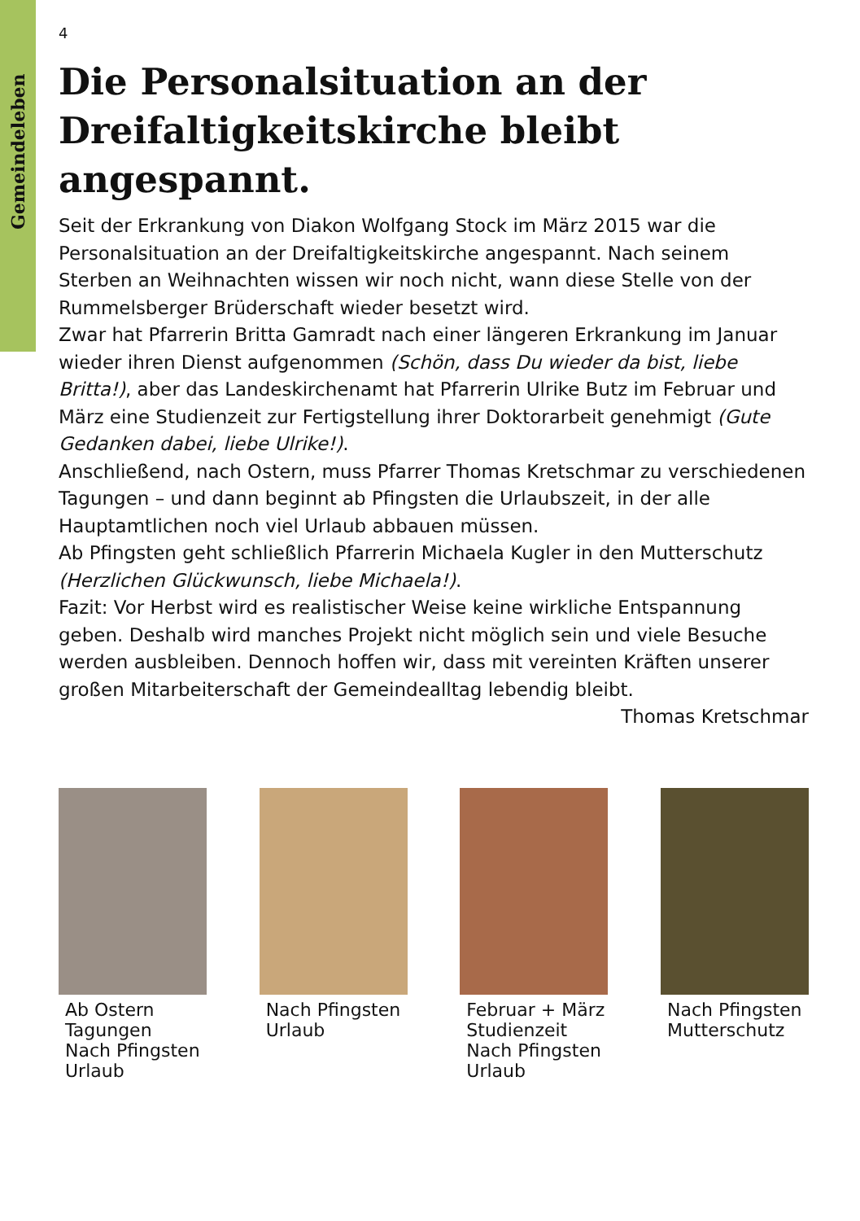Gemeindeleben
4
Die Personalsituation an der Dreifaltigkeitskirche bleibt angespannt.
Seit der Erkrankung von Diakon Wolfgang Stock im März 2015 war die Personalsituation an der Dreifaltigkeitskirche angespannt. Nach seinem Sterben an Weihnachten wissen wir noch nicht, wann diese Stelle von der Rummelsberger Brüderschaft wieder besetzt wird.
Zwar hat Pfarrerin Britta Gamradt nach einer längeren Erkrankung im Januar wieder ihren Dienst aufgenommen (Schön, dass Du wieder da bist, liebe Britta!), aber das Landeskirchenamt hat Pfarrerin Ulrike Butz im Februar und März eine Studienzeit zur Fertigstellung ihrer Doktorarbeit genehmigt (Gute Gedanken dabei, liebe Ulrike!).
Anschließend, nach Ostern, muss Pfarrer Thomas Kretschmar zu verschiedenen Tagungen – und dann beginnt ab Pfingsten die Urlaubszeit, in der alle Hauptamtlichen noch viel Urlaub abbauen müssen.
Ab Pfingsten geht schließlich Pfarrerin Michaela Kugler in den Mutterschutz (Herzlichen Glückwunsch, liebe Michaela!).
Fazit: Vor Herbst wird es realistischer Weise keine wirkliche Entspannung geben. Deshalb wird manches Projekt nicht möglich sein und viele Besuche werden ausbleiben. Dennoch hoffen wir, dass mit vereinten Kräften unserer großen Mitarbeiterschaft der Gemeindealltag lebendig bleibt.
Thomas Kretschmar
Ab Ostern
Tagungen
Nach Pfingsten
Urlaub
Nach Pfingsten
Urlaub
Februar + März
Studienzeit
Nach Pfingsten
Urlaub
Nach Pfingsten
Mutterschutz